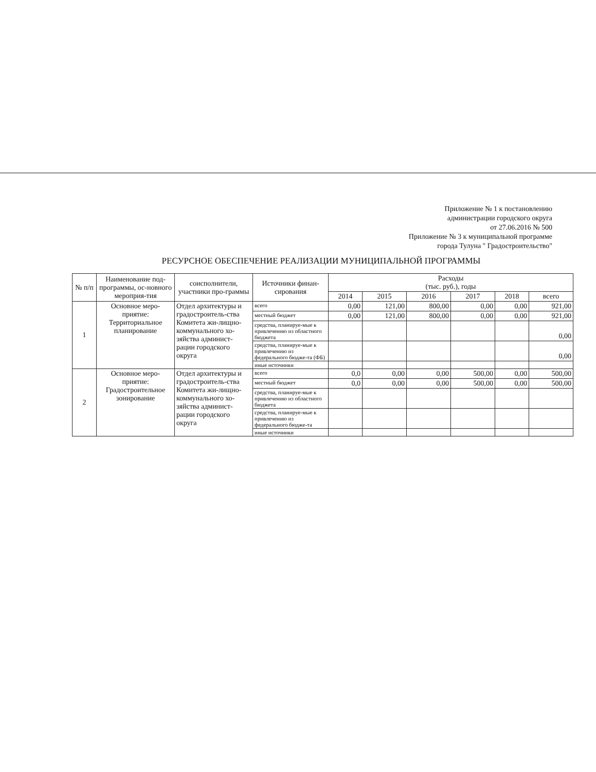Приложение № 1 к постановлению
администрации городского округа
от 27.06.2016 № 500
Приложение № 3 к муниципальной программе
города Тулуна " Градостроительство"
РЕСУРСНОЕ ОБЕСПЕЧЕНИЕ РЕАЛИЗАЦИИ МУНИЦИПАЛЬНОЙ ПРОГРАММЫ
| № п/п | Наименование под-программы, ос-новного мероприя-тия | соисполнители, участники про-граммы | Источники финан-сирования | Расходы (тыс. руб.), годы | | | | | |
| --- | --- | --- | --- | --- | --- | --- | --- | --- | --- |
| | | | | 2014 | 2015 | 2016 | 2017 | 2018 | всего |
| 1 | Основное меро-приятие: Территориальное планирование | Отдел архитектуры и градостроитель-ства Комитета жи-лищно-коммунального хо-зяйства админист-рации городского округа | всего | 0,00 | 121,00 | 800,00 | 0,00 | 0,00 | 921,00 |
| | | | местный бюджет | 0,00 | 121,00 | 800,00 | 0,00 | 0,00 | 921,00 |
| | | | средства, планируе-мые к привлечению из областного бюджета | | | | | | 0,00 |
| | | | средства, планируе-мые к привлечению из федерального бюдже-та (ФБ) | | | | | | 0,00 |
| | | | иные источники | | | | | | |
| 2 | Основное меро-приятие: Градостроительное зонирование | Отдел архитектуры и градостроитель-ства Комитета жи-лищно-коммунального хо-зяйства админист-рации городского округа | всего | 0,0 | 0,00 | 0,00 | 500,00 | 0,00 | 500,00 |
| | | | местный бюджет | 0,0 | 0,00 | 0,00 | 500,00 | 0,00 | 500,00 |
| | | | средства, планируе-мые к привлечению из областного бюджета | | | | | | |
| | | | средства, планируе-мые к привлечению из федерального бюдже-та | | | | | | |
| | | | иные источники | | | | | | |